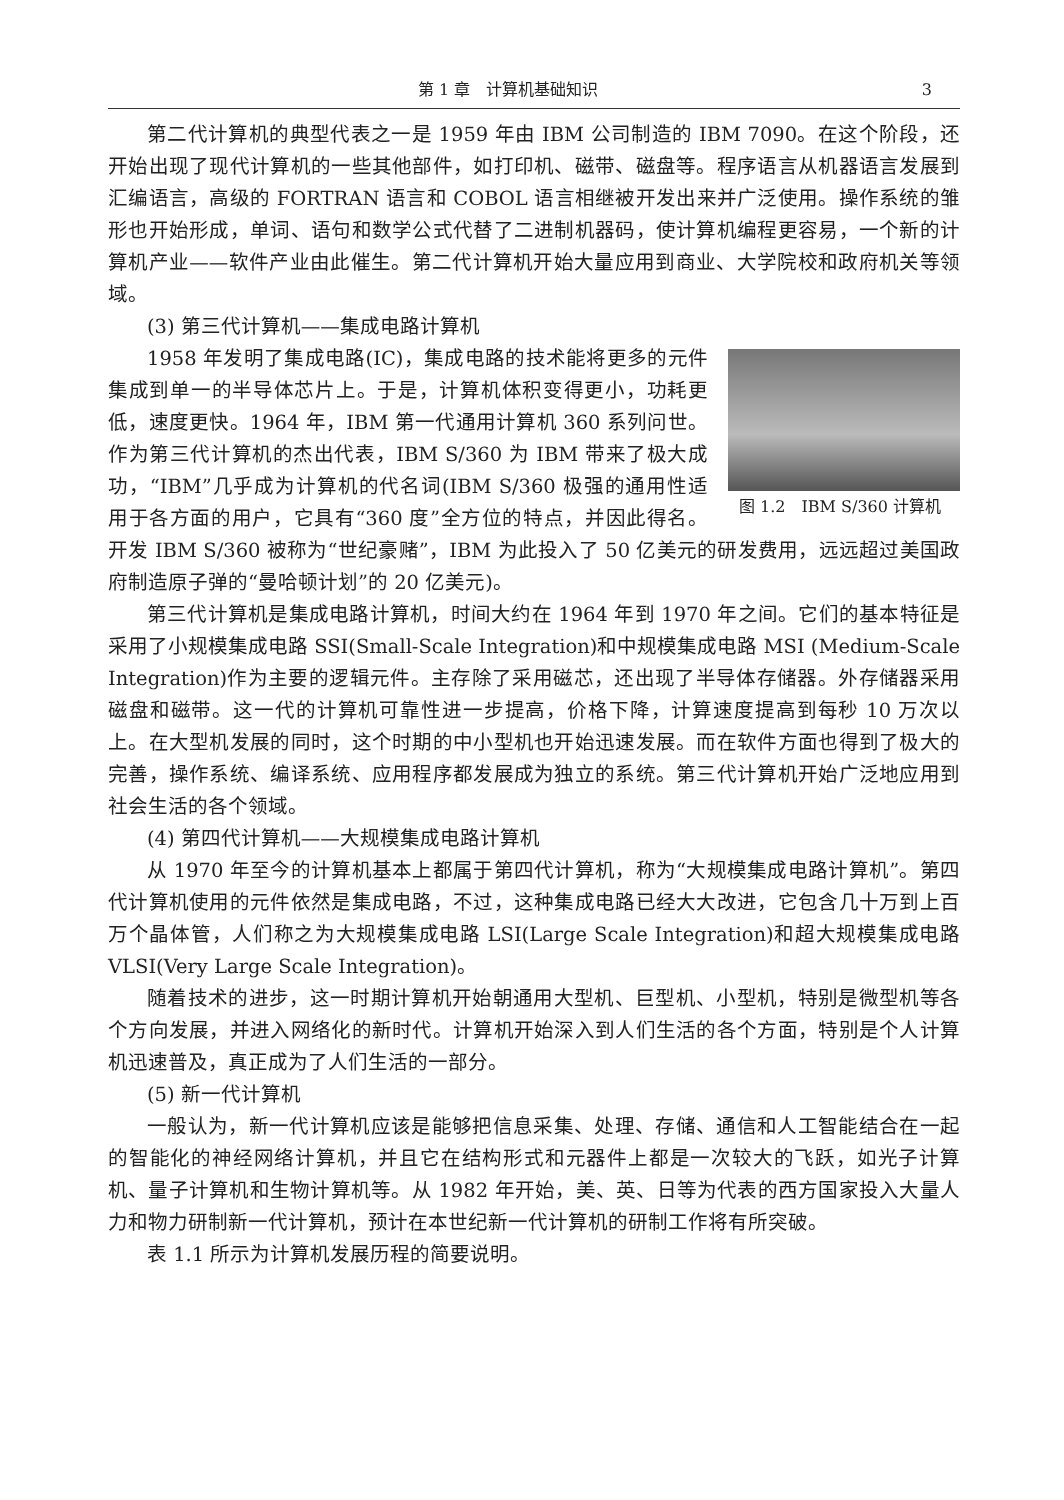第 1 章　计算机基础知识 3
第二代计算机的典型代表之一是 1959 年由 IBM 公司制造的 IBM 7090。在这个阶段，还开始出现了现代计算机的一些其他部件，如打印机、磁带、磁盘等。程序语言从机器语言发展到汇编语言，高级的 FORTRAN 语言和 COBOL 语言相继被开发出来并广泛使用。操作系统的雏形也开始形成，单词、语句和数学公式代替了二进制机器码，使计算机编程更容易，一个新的计算机产业——软件产业由此催生。第二代计算机开始大量应用到商业、大学院校和政府机关等领域。
(3) 第三代计算机——集成电路计算机
图 1.2　IBM S/360 计算机
1958 年发明了集成电路(IC)，集成电路的技术能将更多的元件集成到单一的半导体芯片上。于是，计算机体积变得更小，功耗更低，速度更快。1964 年，IBM 第一代通用计算机 360 系列问世。作为第三代计算机的杰出代表，IBM S/360 为 IBM 带来了极大成功，“IBM”几乎成为计算机的代名词(IBM S/360 极强的通用性适用于各方面的用户，它具有“360 度”全方位的特点，并因此得名。开发 IBM S/360 被称为“世纪豪赌”，IBM 为此投入了 50 亿美元的研发费用，远远超过美国政府制造原子弹的“曼哈顿计划”的 20 亿美元)。
第三代计算机是集成电路计算机，时间大约在 1964 年到 1970 年之间。它们的基本特征是采用了小规模集成电路 SSI(Small-Scale Integration)和中规模集成电路 MSI (Medium-Scale Integration)作为主要的逻辑元件。主存除了采用磁芯，还出现了半导体存储器。外存储器采用磁盘和磁带。这一代的计算机可靠性进一步提高，价格下降，计算速度提高到每秒 10 万次以上。在大型机发展的同时，这个时期的中小型机也开始迅速发展。而在软件方面也得到了极大的完善，操作系统、编译系统、应用程序都发展成为独立的系统。第三代计算机开始广泛地应用到社会生活的各个领域。
(4) 第四代计算机——大规模集成电路计算机
从 1970 年至今的计算机基本上都属于第四代计算机，称为“大规模集成电路计算机”。第四代计算机使用的元件依然是集成电路，不过，这种集成电路已经大大改进，它包含几十万到上百万个晶体管，人们称之为大规模集成电路 LSI(Large Scale Integration)和超大规模集成电路 VLSI(Very Large Scale Integration)。
随着技术的进步，这一时期计算机开始朝通用大型机、巨型机、小型机，特别是微型机等各个方向发展，并进入网络化的新时代。计算机开始深入到人们生活的各个方面，特别是个人计算机迅速普及，真正成为了人们生活的一部分。
(5) 新一代计算机
一般认为，新一代计算机应该是能够把信息采集、处理、存储、通信和人工智能结合在一起的智能化的神经网络计算机，并且它在结构形式和元器件上都是一次较大的飞跃，如光子计算机、量子计算机和生物计算机等。从 1982 年开始，美、英、日等为代表的西方国家投入大量人力和物力研制新一代计算机，预计在本世纪新一代计算机的研制工作将有所突破。
表 1.1 所示为计算机发展历程的简要说明。